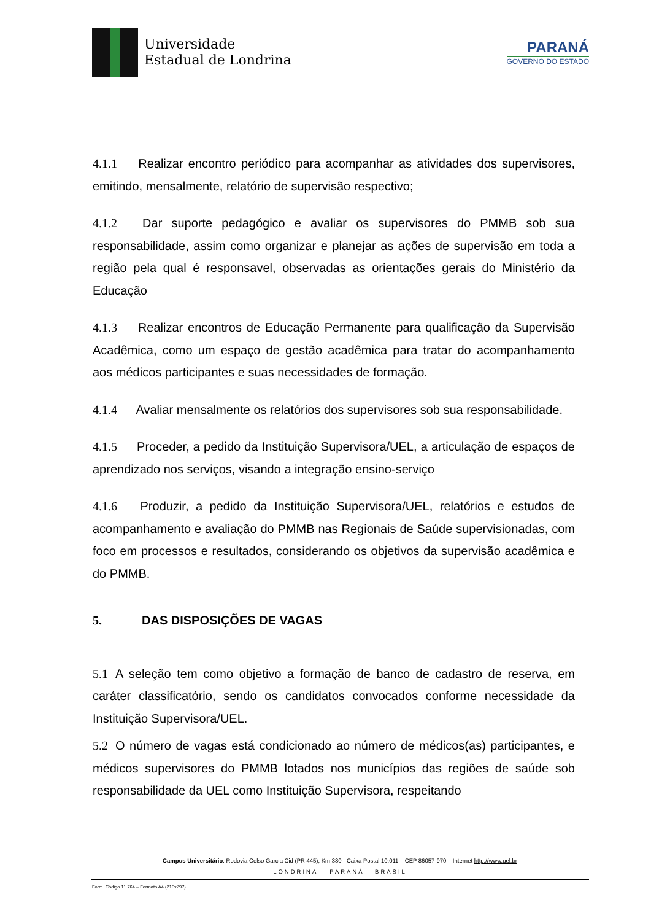Universidade
Estadual de Londrina
PARANÁ
GOVERNO DO ESTADO
4.1.1 Realizar encontro periódico para acompanhar as atividades dos supervisores, emitindo, mensalmente, relatório de supervisão respectivo;
4.1.2 Dar suporte pedagógico e avaliar os supervisores do PMMB sob sua responsabilidade, assim como organizar e planejar as ações de supervisão em toda a região pela qual é responsavel, observadas as orientações gerais do Ministério da Educação
4.1.3 Realizar encontros de Educação Permanente para qualificação da Supervisão Acadêmica, como um espaço de gestão acadêmica para tratar do acompanhamento aos médicos participantes e suas necessidades de formação.
4.1.4 Avaliar mensalmente os relatórios dos supervisores sob sua responsabilidade.
4.1.5 Proceder, a pedido da Instituição Supervisora/UEL, a articulação de espaços de aprendizado nos serviços, visando a integração ensino-serviço
4.1.6 Produzir, a pedido da Instituição Supervisora/UEL, relatórios e estudos de acompanhamento e avaliação do PMMB nas Regionais de Saúde supervisionadas, com foco em processos e resultados, considerando os objetivos da supervisão acadêmica e do PMMB.
5. DAS DISPOSIÇÕES DE VAGAS
5.1 A seleção tem como objetivo a formação de banco de cadastro de reserva, em caráter classificatório, sendo os candidatos convocados conforme necessidade da Instituição Supervisora/UEL.
5.2 O número de vagas está condicionado ao número de médicos(as) participantes, e médicos supervisores do PMMB lotados nos municípios das regiões de saúde sob responsabilidade da UEL como Instituição Supervisora, respeitando
Campus Universitário: Rodovia Celso Garcia Cid (PR 445), Km 380 - Caixa Postal 10.011 – CEP 86057-970 – Internet http://www.uel.br
LONDRINA – PARANÁ - BRASIL
Form. Código 11.764 – Formato A4 (210x297)